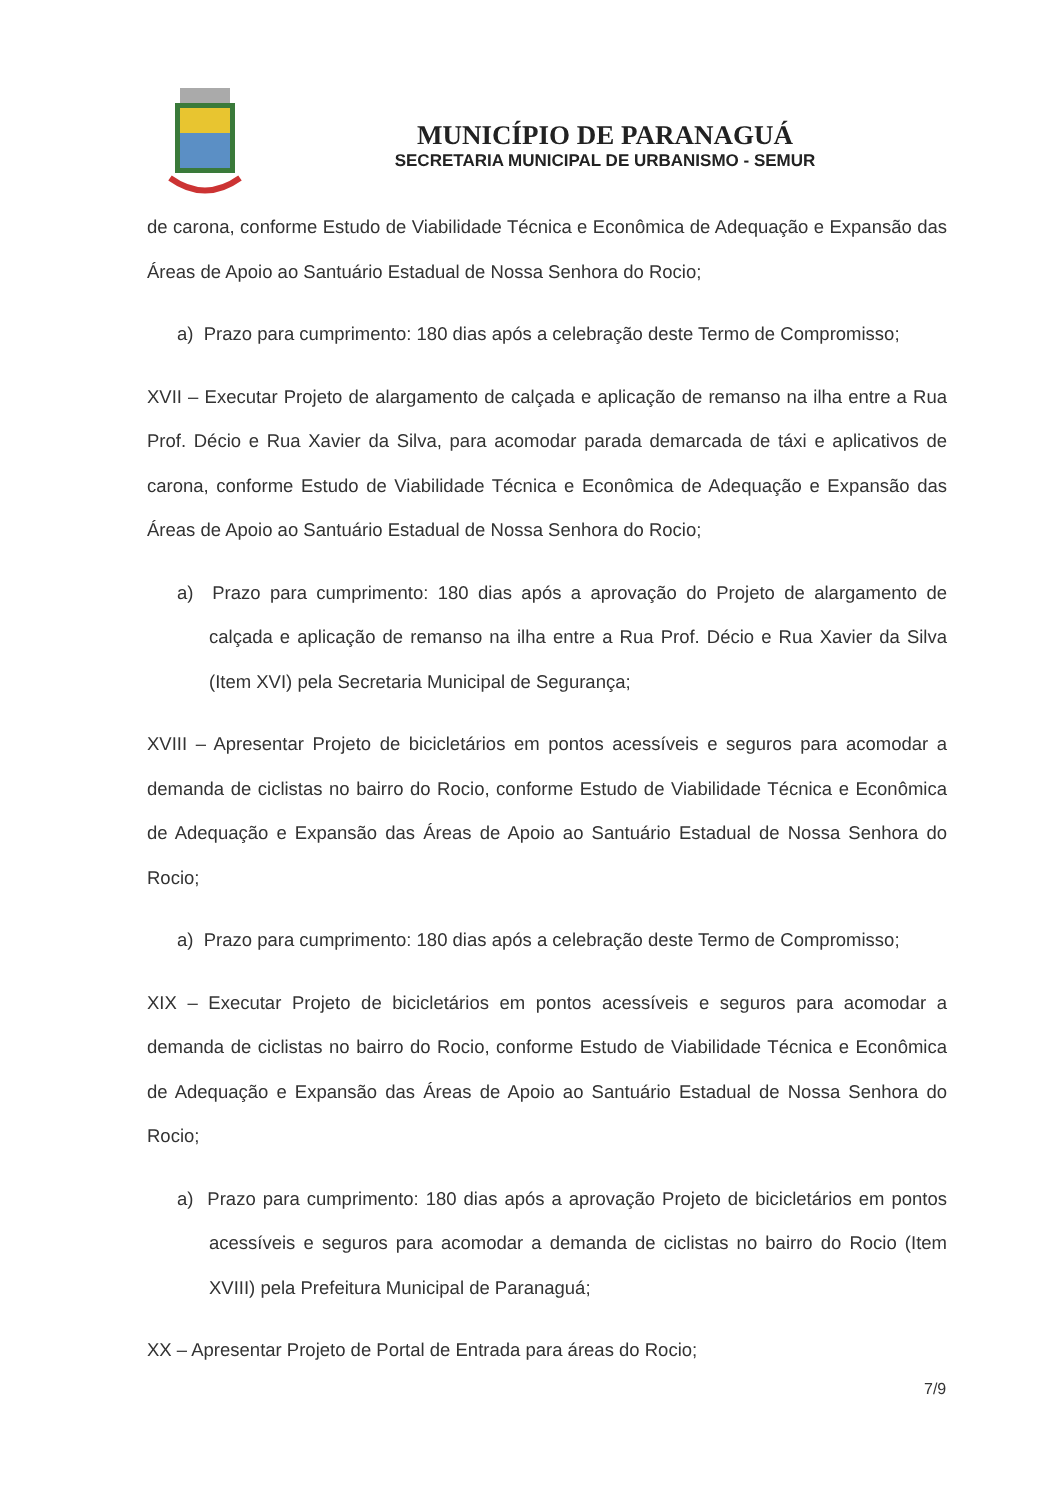MUNICÍPIO DE PARANAGUÁ
SECRETARIA MUNICIPAL DE URBANISMO - SEMUR
de carona, conforme Estudo de Viabilidade Técnica e Econômica de Adequação e Expansão das Áreas de Apoio ao Santuário Estadual de Nossa Senhora do Rocio;
a) Prazo para cumprimento: 180 dias após a celebração deste Termo de Compromisso;
XVII – Executar Projeto de alargamento de calçada e aplicação de remanso na ilha entre a Rua Prof. Décio e Rua Xavier da Silva, para acomodar parada demarcada de táxi e aplicativos de carona, conforme Estudo de Viabilidade Técnica e Econômica de Adequação e Expansão das Áreas de Apoio ao Santuário Estadual de Nossa Senhora do Rocio;
a) Prazo para cumprimento: 180 dias após a aprovação do Projeto de alargamento de calçada e aplicação de remanso na ilha entre a Rua Prof. Décio e Rua Xavier da Silva (Item XVI) pela Secretaria Municipal de Segurança;
XVIII – Apresentar Projeto de bicicletários em pontos acessíveis e seguros para acomodar a demanda de ciclistas no bairro do Rocio, conforme Estudo de Viabilidade Técnica e Econômica de Adequação e Expansão das Áreas de Apoio ao Santuário Estadual de Nossa Senhora do Rocio;
a) Prazo para cumprimento: 180 dias após a celebração deste Termo de Compromisso;
XIX – Executar Projeto de bicicletários em pontos acessíveis e seguros para acomodar a demanda de ciclistas no bairro do Rocio, conforme Estudo de Viabilidade Técnica e Econômica de Adequação e Expansão das Áreas de Apoio ao Santuário Estadual de Nossa Senhora do Rocio;
a) Prazo para cumprimento: 180 dias após a aprovação Projeto de bicicletários em pontos acessíveis e seguros para acomodar a demanda de ciclistas no bairro do Rocio (Item XVIII) pela Prefeitura Municipal de Paranaguá;
XX – Apresentar Projeto de Portal de Entrada para áreas do Rocio;
7/9